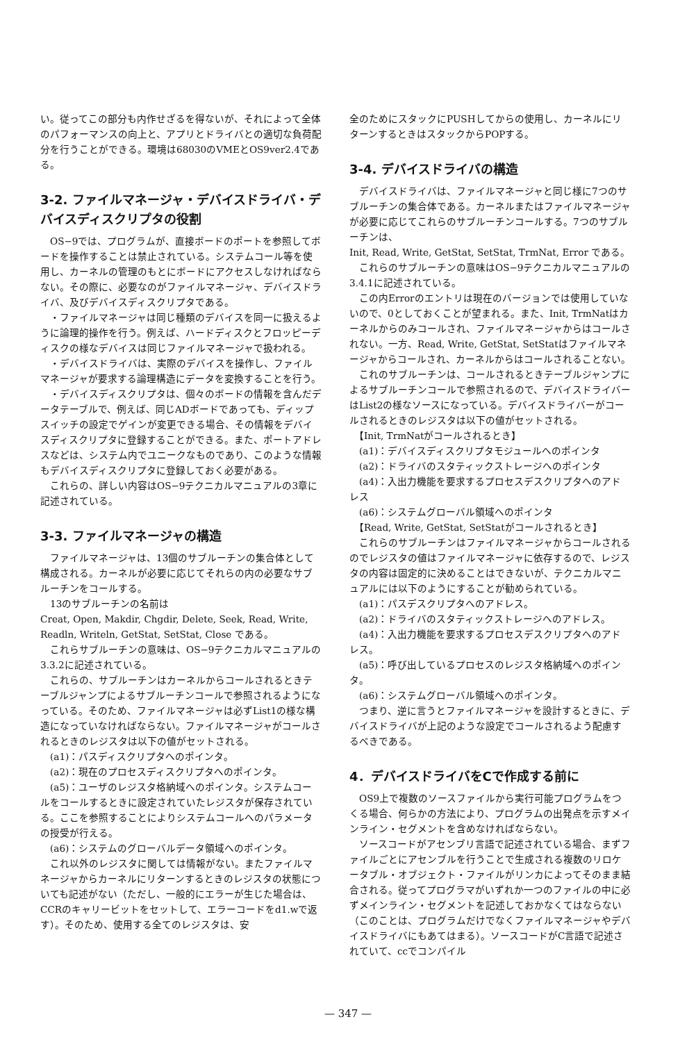い。従ってこの部分も内作せざるを得ないが、それによって全体のパフォーマンスの向上と、アプリとドライバとの適切な負荷配分を行うことができる。環境は68030のVMEとOS9ver2.4である。
3-2. ファイルマネージャ・デバイスドライバ・デバイスディスクリプタの役割
　OS−9では、プログラムが、直接ボードのポートを参照してボードを操作することは禁止されている。システムコール等を使用し、カーネルの管理のもとにボードにアクセスしなければならない。その際に、必要なのがファイルマネージャ、デバイスドライバ、及びデバイスディスクリプタである。
　・ファイルマネージャは同じ種類のデバイスを同一に扱えるように論理的操作を行う。例えば、ハードディスクとフロッピーディスクの様なデバイスは同じファイルマネージャで扱われる。
　・デバイスドライバは、実際のデバイスを操作し、ファイルマネージャが要求する論理構造にデータを変換することを行う。
　・デバイスディスクリプタは、個々のボードの情報を含んだデータテーブルで、例えば、同じADボードであっても、ディップスイッチの設定でゲインが変更できる場合、その情報をデバイスディスクリプタに登録することができる。また、ポートアドレスなどは、システム内でユニークなものであり、このような情報もデバイスディスクリプタに登録しておく必要がある。
　これらの、詳しい内容はOS−9テクニカルマニュアルの3章に記述されている。
3-3. ファイルマネージャの構造
　ファイルマネージャは、13個のサブルーチンの集合体として構成される。カーネルが必要に応じてそれらの内の必要なサブルーチンをコールする。
　13のサブルーチンの名前は
Creat, Open, Makdir, Chgdir, Delete, Seek, Read, Write, Readln, Writeln, GetStat, SetStat, Close である。
　これらサブルーチンの意味は、OS−9テクニカルマニュアルの3.3.2に記述されている。
　これらの、サブルーチンはカーネルからコールされるときテーブルジャンプによるサブルーチンコールで参照されるようになっている。そのため、ファイルマネージャは必ずList1の様な構造になっていなければならない。ファイルマネージャがコールされるときのレジスタは以下の値がセットされる。
　(a1)：パスディスクリプタへのポインタ。
　(a2)：現在のプロセスディスクリプタへのポインタ。
　(a5)：ユーザのレジスタ格納域へのポインタ。システムコールをコールするときに設定されていたレジスタが保存されている。ここを参照することによりシステムコールへのパラメータの授受が行える。
　(a6)：システムのグローバルデータ領域へのポインタ。
　これ以外のレジスタに関しては情報がない。またファイルマネージャからカーネルにリターンするときのレジスタの状態についても記述がない（ただし、一般的にエラーが生じた場合は、CCRのキャリービットをセットして、エラーコードをd1.wで返す）。そのため、使用する全てのレジスタは、安
全のためにスタックにPUSHしてからの使用し、カーネルにリターンするときはスタックからPOPする。
3-4. デバイスドライバの構造
　デバイスドライバは、ファイルマネージャと同じ様に7つのサブルーチンの集合体である。カーネルまたはファイルマネージャが必要に応じてこれらのサブルーチンコールする。7つのサブルーチンは、
Init, Read, Write, GetStat, SetStat, TrmNat, Error である。
　これらのサブルーチンの意味はOS−9テクニカルマニュアルの3.4.1に記述されている。
　この内Errorのエントリは現在のバージョンでは使用していないので、0としておくことが望まれる。また、Init, TrmNatはカーネルからのみコールされ、ファイルマネージャからはコールされない。一方、Read, Write, GetStat, SetStatはファイルマネージャからコールされ、カーネルからはコールされることない。
　これのサブルーチンは、コールされるときテーブルジャンプによるサブルーチンコールで参照されるので、デバイスドライバーはList2の様なソースになっている。デバイスドライバーがコールされるときのレジスタは以下の値がセットされる。
　【Init, TrmNatがコールされるとき】
　(a1)：デバイスディスクリプタモジュールへのポインタ
　(a2)：ドライバのスタティックストレージへのポインタ
　(a4)：入出力機能を要求するプロセスデスクリプタへのアドレス
　(a6)：システムグローバル領域へのポインタ
　【Read, Write, GetStat, SetStatがコールされるとき】
　これらのサブルーチンはファイルマネージャからコールされるのでレジスタの値はファイルマネージャに依存するので、レジスタの内容は固定的に決めることはできないが、テクニカルマニュアルには以下のようにすることが勧められている。
　(a1)：パスデスクリプタへのアドレス。
　(a2)：ドライバのスタティックストレージへのアドレス。
　(a4)：入出力機能を要求するプロセスデスクリプタへのアドレス。
　(a5)：呼び出しているプロセスのレジスタ格納域へのポインタ。
　(a6)：システムグローバル領域へのポインタ。
　つまり、逆に言うとファイルマネージャを設計するときに、デバイスドライバが上記のような設定でコールされるよう配慮するべきである。
4．デバイスドライバをCで作成する前に
　OS9上で複数のソースファイルから実行可能プログラムをつくる場合、何らかの方法により、プログラムの出発点を示すメインライン・セグメントを含めなければならない。
　ソースコードがアセンブリ言語で記述されている場合、まずファイルごとにアセンブルを行うことで生成される複数のリロケータブル・オブジェクト・ファイルがリンカによってそのまま結合される。従ってプログラマがいずれか一つのファイルの中に必ずメインライン・セグメントを記述しておかなくてはならない（このことは、プログラムだけでなくファイルマネージャやデバイスドライバにもあてはまる）。ソースコードがC言語で記述されていて、ccでコンパイル
— 347 —